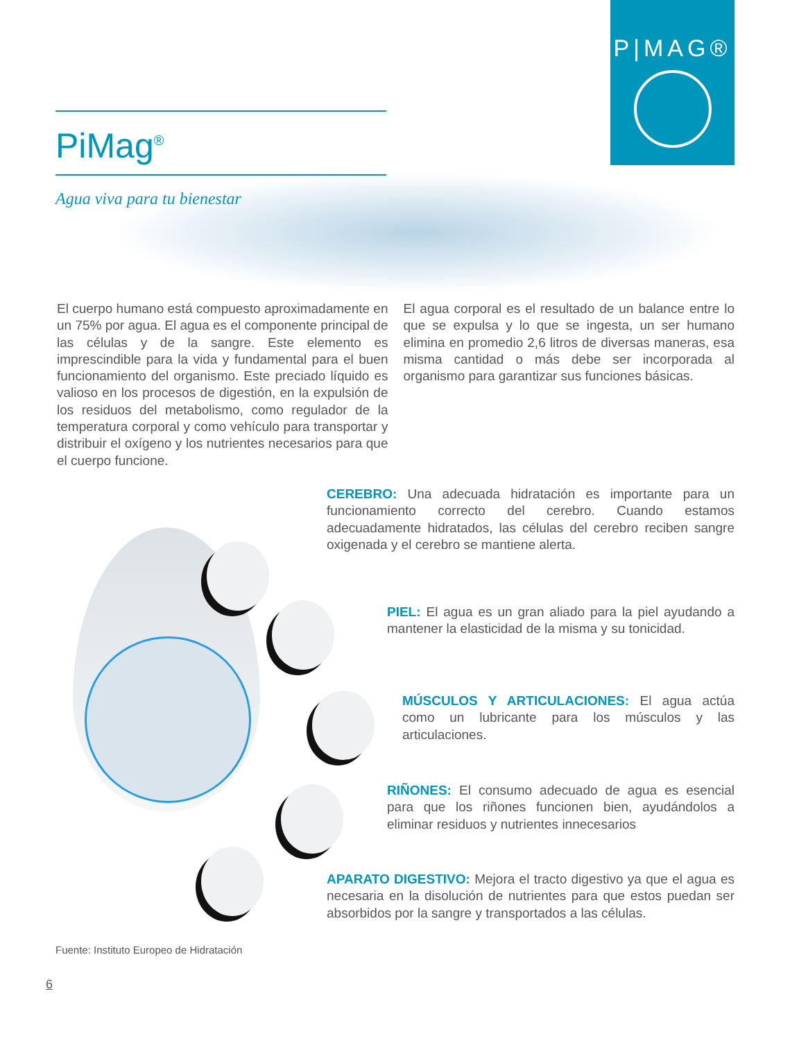P|MAG®
PiMag<sup>®</sup>
Agua viva para tu bienestar
El cuerpo humano está compuesto aproximadamente en un 75% por agua. El agua es el componente principal de las células y de la sangre. Este elemento es imprescindible para la vida y fundamental para el buen funcionamiento del organismo. Este preciado líquido es valioso en los procesos de digestión, en la expulsión de los residuos del metabolismo, como regulador de la temperatura corporal y como vehículo para transportar y distribuir el oxígeno y los nutrientes necesarios para que el cuerpo funcione.
El agua corporal es el resultado de un balance entre lo que se expulsa y lo que se ingesta, un ser humano elimina en promedio 2,6 litros de diversas maneras, esa misma cantidad o más debe ser incorporada al organismo para garantizar sus funciones básicas.
CEREBRO: Una adecuada hidratación es importante para un funcionamiento correcto del cerebro. Cuando estamos adecuadamente hidratados, las células del cerebro reciben sangre oxigenada y el cerebro se mantiene alerta.
PIEL: El agua es un gran aliado para la piel ayudando a mantener la elasticidad de la misma y su tonicidad.
MÚSCULOS Y ARTICULACIONES: El agua actúa como un lubricante para los músculos y las articulaciones.
RIÑONES: El consumo adecuado de agua es esencial para que los riñones funcionen bien, ayudándolos a eliminar residuos y nutrientes innecesarios
APARATO DIGESTIVO: Mejora el tracto digestivo ya que el agua es necesaria en la disolución de nutrientes para que estos puedan ser absorbidos por la sangre y transportados a las células.
Fuente: Instituto Europeo de Hidratación
6